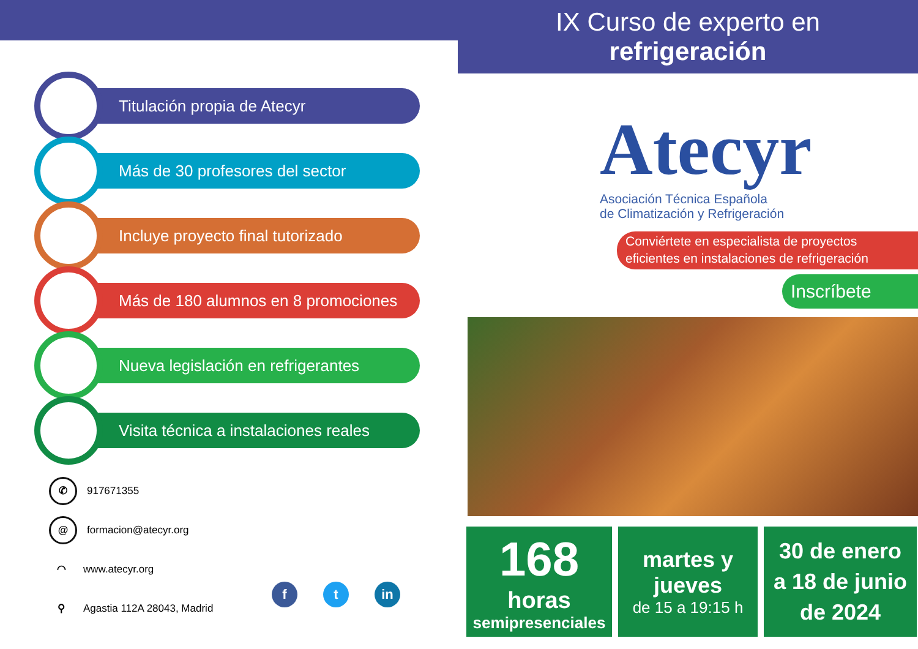IX Curso de experto en
refrigeración
Titulación propia de Atecyr
Más de 30 profesores del sector
Incluye proyecto final tutorizado
Más de 180 alumnos en 8 promociones
Nueva legislación en refrigerantes
Visita técnica a instalaciones reales
✆ 917671355
@ formacion@atecyr.org
◠ www.atecyr.org
⚲ Agastia 112A 28043, Madrid
ft in
Atecyr
Asociación Técnica Española
de Climatización y Refrigeración
Conviértete en especialista de proyectos
eficientes en instalaciones de refrigeración
Inscríbete
168
horas
semipresenciales
martes y
jueves
de 15 a 19:15 h
30 de enero
a 18 de junio
de 2024